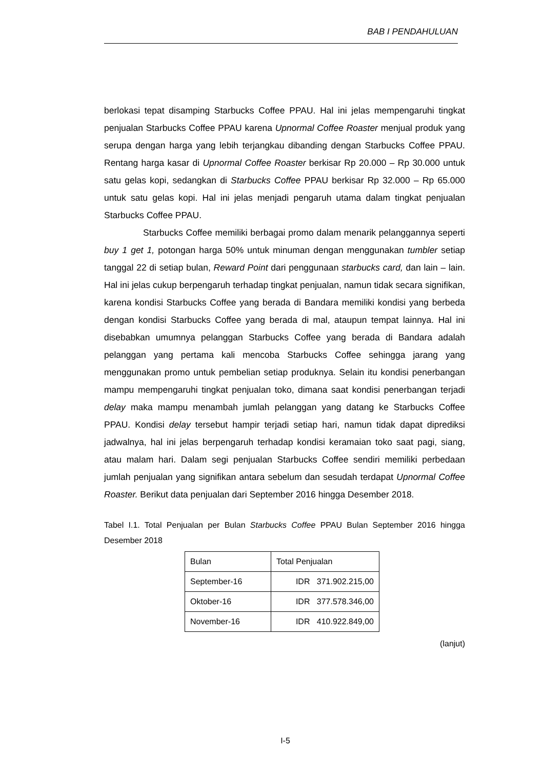BAB I PENDAHULUAN
berlokasi tepat disamping Starbucks Coffee PPAU. Hal ini jelas mempengaruhi tingkat penjualan Starbucks Coffee PPAU karena Upnormal Coffee Roaster menjual produk yang serupa dengan harga yang lebih terjangkau dibanding dengan Starbucks Coffee PPAU. Rentang harga kasar di Upnormal Coffee Roaster berkisar Rp 20.000 – Rp 30.000 untuk satu gelas kopi, sedangkan di Starbucks Coffee PPAU berkisar Rp 32.000 – Rp 65.000 untuk satu gelas kopi. Hal ini jelas menjadi pengaruh utama dalam tingkat penjualan Starbucks Coffee PPAU.
Starbucks Coffee memiliki berbagai promo dalam menarik pelanggannya seperti buy 1 get 1, potongan harga 50% untuk minuman dengan menggunakan tumbler setiap tanggal 22 di setiap bulan, Reward Point dari penggunaan starbucks card, dan lain – lain. Hal ini jelas cukup berpengaruh terhadap tingkat penjualan, namun tidak secara signifikan, karena kondisi Starbucks Coffee yang berada di Bandara memiliki kondisi yang berbeda dengan kondisi Starbucks Coffee yang berada di mal, ataupun tempat lainnya. Hal ini disebabkan umumnya pelanggan Starbucks Coffee yang berada di Bandara adalah pelanggan yang pertama kali mencoba Starbucks Coffee sehingga jarang yang menggunakan promo untuk pembelian setiap produknya. Selain itu kondisi penerbangan mampu mempengaruhi tingkat penjualan toko, dimana saat kondisi penerbangan terjadi delay maka mampu menambah jumlah pelanggan yang datang ke Starbucks Coffee PPAU. Kondisi delay tersebut hampir terjadi setiap hari, namun tidak dapat diprediksi jadwalnya, hal ini jelas berpengaruh terhadap kondisi keramaian toko saat pagi, siang, atau malam hari. Dalam segi penjualan Starbucks Coffee sendiri memiliki perbedaan jumlah penjualan yang signifikan antara sebelum dan sesudah terdapat Upnormal Coffee Roaster. Berikut data penjualan dari September 2016 hingga Desember 2018.
Tabel I.1. Total Penjualan per Bulan Starbucks Coffee PPAU Bulan September 2016 hingga Desember 2018
| Bulan | Total Penjualan |
| September-16 | IDR 371.902.215,00 |
| Oktober-16 | IDR 377.578.346,00 |
| November-16 | IDR 410.922.849,00 |
(lanjut)
I-5